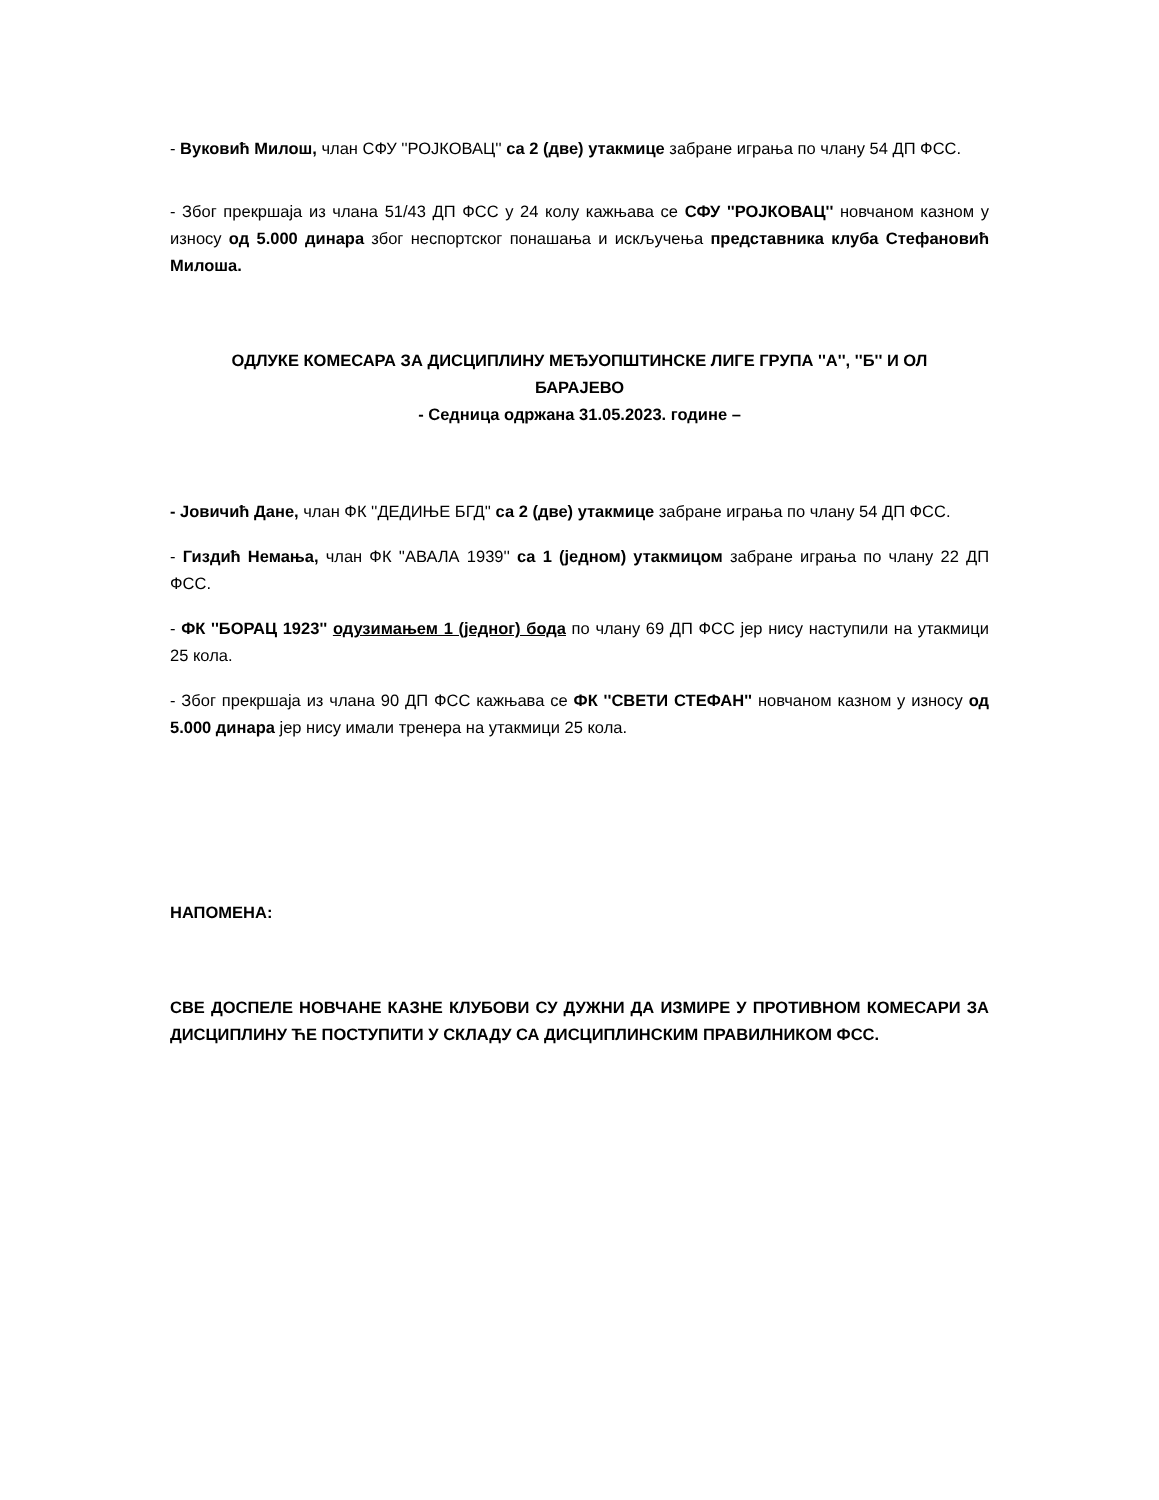- Вуковић Милош, члан СФУ ''РОЈКОВАЦ'' са 2 (две) утакмице забране играња по члану 54 ДП ФСС.
- Због прекршаја из члана 51/43 ДП ФСС у 24 колу кажњава се СФУ ''РОЈКОВАЦ'' новчаном казном у износу од 5.000 динара због неспортског понашања и искључења представника клуба Стефановић Милоша.
ОДЛУКЕ КОМЕСАРА ЗА ДИСЦИПЛИНУ МЕЂУОПШТИНСКЕ ЛИГЕ ГРУПА ''А'', ''Б'' И ОЛ
БАРАЈЕВО
- Седница одржана 31.05.2023. године –
- Јовичић Дане, члан ФК ''ДЕДИЊЕ БГД'' са 2 (две) утакмице забране играња по члану 54 ДП ФСС.
- Гиздић Немања, члан ФК ''АВАЛА 1939'' са 1 (једном) утакмицом забране играња по члану 22 ДП ФСС.
- ФК ''БОРАЦ 1923'' одузимањем 1 (једног) бода по члану 69 ДП ФСС јер нису наступили на утакмици 25 кола.
- Због прекршаја из члана 90 ДП ФСС кажњава се ФК ''СВЕТИ СТЕФАН'' новчаном казном у износу од 5.000 динара јер нису имали тренера на утакмици 25 кола.
НАПОМЕНА:
СВЕ ДОСПЕЛЕ НОВЧАНЕ КАЗНЕ КЛУБОВИ СУ ДУЖНИ ДА ИЗМИРЕ У ПРОТИВНОМ КОМЕСАРИ ЗА ДИСЦИПЛИНУ ЋЕ ПОСТУПИТИ У СКЛАДУ СА ДИСЦИПЛИНСКИМ ПРАВИЛНИКОМ ФСС.